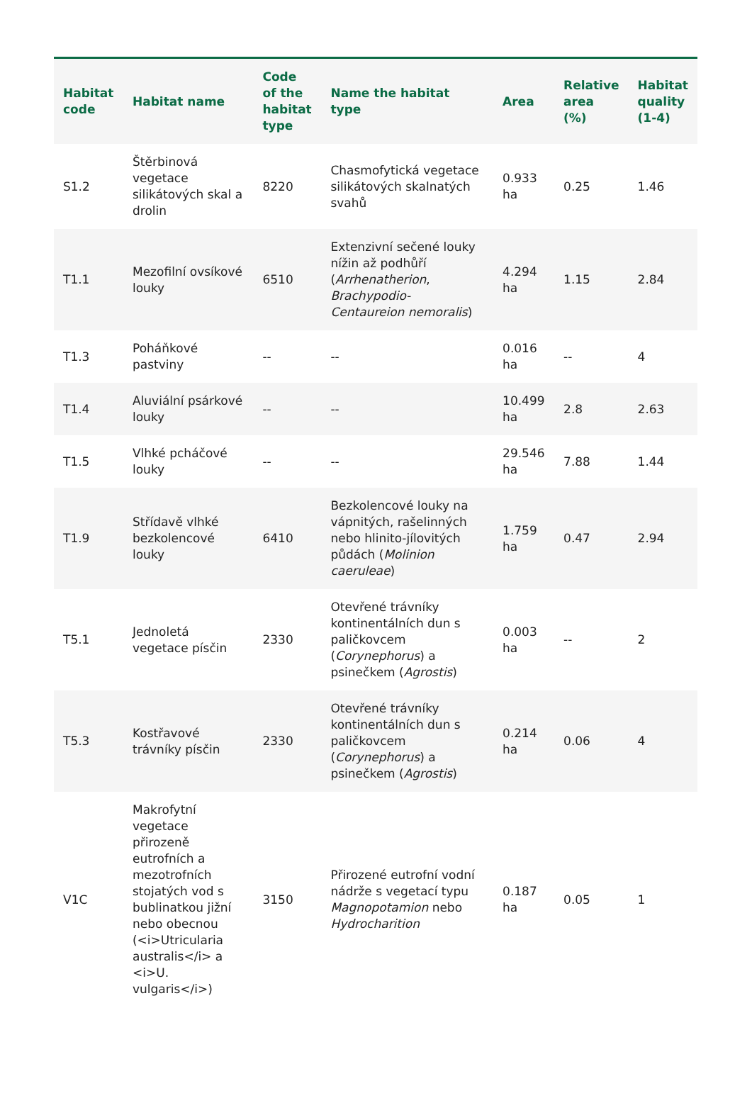| Habitat code | Habitat name | Code of the habitat type | Name the habitat type | Area | Relative area (%) | Habitat quality (1-4) |
| --- | --- | --- | --- | --- | --- | --- |
| S1.2 | Štěrbinová vegetace silikátových skal a drolin | 8220 | Chasmofytická vegetace silikátových skalnatých svahů | 0.933 ha | 0.25 | 1.46 |
| T1.1 | Mezofilní ovsíkové louky | 6510 | Extenzivní sečené louky nížin až podhůří ( Arrhenatherion , Brachypodio-Centaureion nemoralis ) | 4.294 ha | 1.15 | 2.84 |
| T1.3 | Poháňkové pastviny | -- | -- | 0.016 ha | -- | 4 |
| T1.4 | Aluviální psárkové louky | -- | -- | 10.499 ha | 2.8 | 2.63 |
| T1.5 | Vlhké pcháčové louky | -- | -- | 29.546 ha | 7.88 | 1.44 |
| T1.9 | Střídavě vlhké bezkolencové louky | 6410 | Bezkolencové louky na vápnitých, rašelinných nebo hlinito-jílovitých půdách ( Molinion caeruleae ) | 1.759 ha | 0.47 | 2.94 |
| T5.1 | Jednoletá vegetace písčin | 2330 | Otevřené trávníky kontinentálních dun s paličkovcem ( Corynephorus ) a psinečkem ( Agrostis ) | 0.003 ha | -- | 2 |
| T5.3 | Kostřavové trávníky písčin | 2330 | Otevřené trávníky kontinentálních dun s paličkovcem ( Corynephorus ) a psinečkem ( Agrostis ) | 0.214 ha | 0.06 | 4 |
| V1C | Makrofytní vegetace přirozeně eutrofních a mezotrofních stojatých vod s bublinatkou jižní nebo obecnou (<i>Utricularia australis</i> a <i>U. vulgaris</i>) | 3150 | Přirozené eutrofní vodní nádrže s vegetací typu Magnopotamion nebo Hydrocharition | 0.187 ha | 0.05 | 1 |